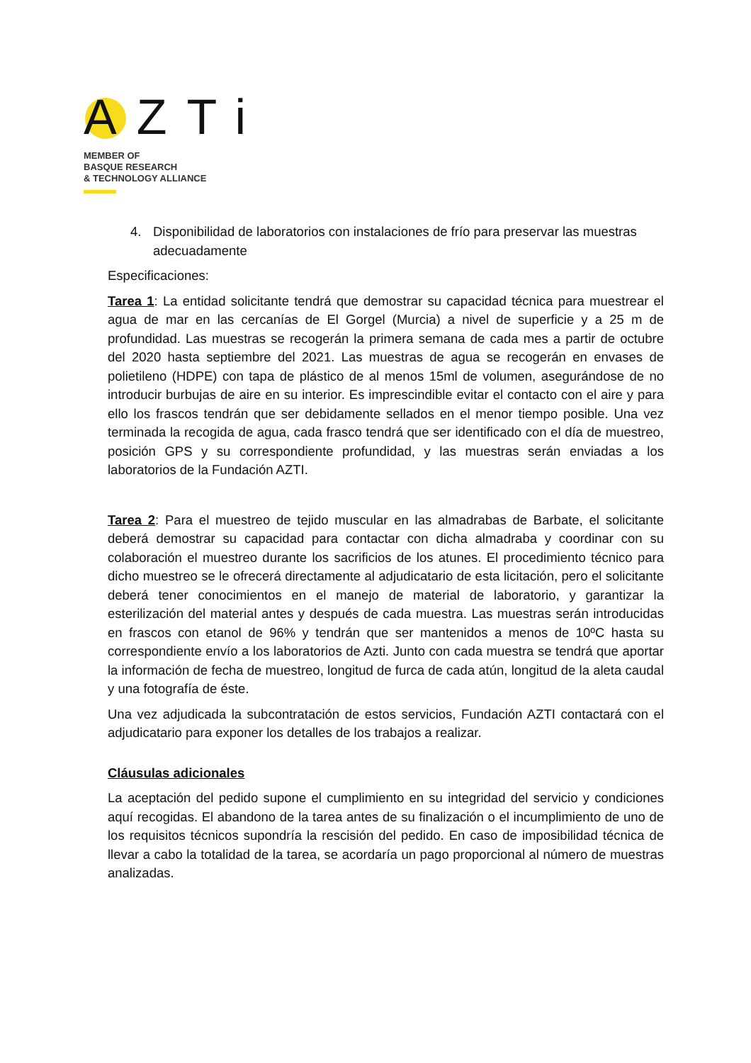AZTi
MEMBER OF
BASQUE RESEARCH
& TECHNOLOGY ALLIANCE
4. Disponibilidad de laboratorios con instalaciones de frío para preservar las muestras adecuadamente
Especificaciones:
Tarea 1: La entidad solicitante tendrá que demostrar su capacidad técnica para muestrear el agua de mar en las cercanías de El Gorgel (Murcia) a nivel de superficie y a 25 m de profundidad. Las muestras se recogerán la primera semana de cada mes a partir de octubre del 2020 hasta septiembre del 2021. Las muestras de agua se recogerán en envases de polietileno (HDPE) con tapa de plástico de al menos 15ml de volumen, asegurándose de no introducir burbujas de aire en su interior. Es imprescindible evitar el contacto con el aire y para ello los frascos tendrán que ser debidamente sellados en el menor tiempo posible. Una vez terminada la recogida de agua, cada frasco tendrá que ser identificado con el día de muestreo, posición GPS y su correspondiente profundidad, y las muestras serán enviadas a los laboratorios de la Fundación AZTI.
Tarea 2: Para el muestreo de tejido muscular en las almadrabas de Barbate, el solicitante deberá demostrar su capacidad para contactar con dicha almadraba y coordinar con su colaboración el muestreo durante los sacrificios de los atunes. El procedimiento técnico para dicho muestreo se le ofrecerá directamente al adjudicatario de esta licitación, pero el solicitante deberá tener conocimientos en el manejo de material de laboratorio, y garantizar la esterilización del material antes y después de cada muestra. Las muestras serán introducidas en frascos con etanol de 96% y tendrán que ser mantenidos a menos de 10ºC hasta su correspondiente envío a los laboratorios de Azti. Junto con cada muestra se tendrá que aportar la información de fecha de muestreo, longitud de furca de cada atún, longitud de la aleta caudal y una fotografía de éste.
Una vez adjudicada la subcontratación de estos servicios, Fundación AZTI contactará con el adjudicatario para exponer los detalles de los trabajos a realizar.
Cláusulas adicionales
La aceptación del pedido supone el cumplimiento en su integridad del servicio y condiciones aquí recogidas. El abandono de la tarea antes de su finalización o el incumplimiento de uno de los requisitos técnicos supondría la rescisión del pedido. En caso de imposibilidad técnica de llevar a cabo la totalidad de la tarea, se acordaría un pago proporcional al número de muestras analizadas.